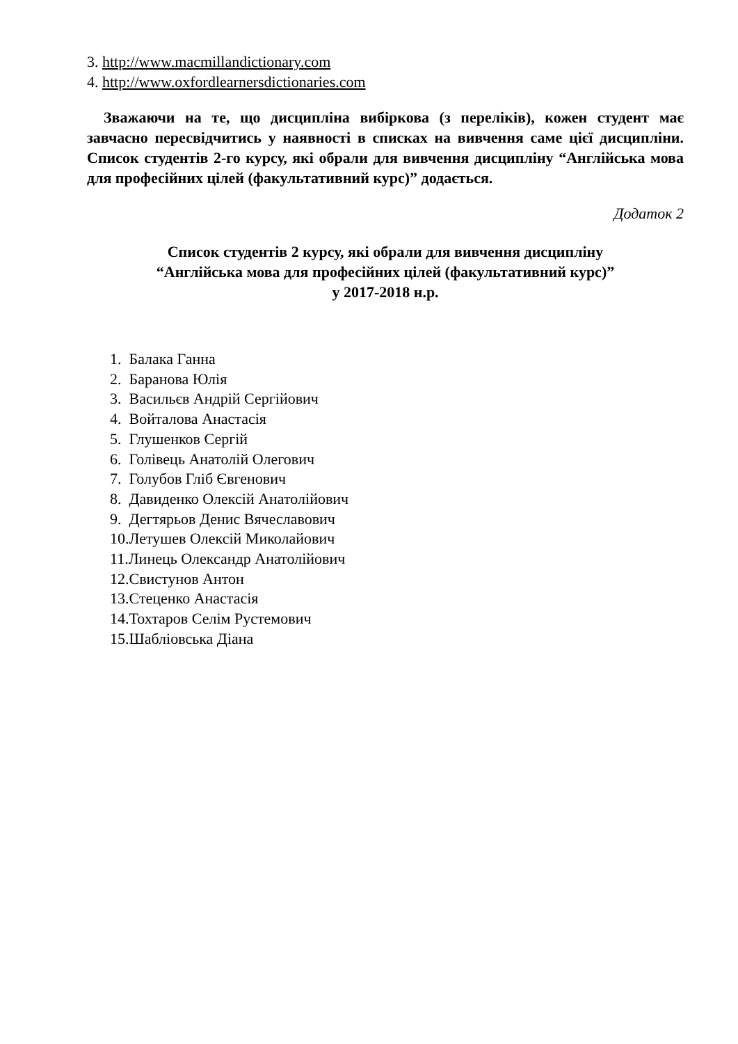3. http://www.macmillandictionary.com
4. http://www.oxfordlearnersdictionaries.com
Зважаючи на те, що дисципліна вибіркова (з переліків), кожен студент має завчасно пересвідчитись у наявності в списках на вивчення саме цієї дисципліни. Список студентів 2-го курсу, які обрали для вивчення дисципліну “Англійська мова для професійних цілей (факультативний курс)” додається.
Додаток 2
Список студентів 2 курсу, які обрали для вивчення дисципліну
“Англійська мова для професійних цілей (факультативний курс)”
у 2017-2018 н.р.
1. Балака Ганна
2. Баранова Юлія
3. Васильєв Андрій Сергійович
4. Войталова Анастасія
5. Глушенков Сергій
6. Голівець Анатолій Олегович
7. Голубов Гліб Євгенович
8. Давиденко Олексій Анатолійович
9. Дегтярьов Денис Вячеславович
10.Летушев Олексій Миколайович
11.Линець Олександр Анатолійович
12.Свистунов Антон
13.Стеценко Анастасія
14.Тохтаров Селім Рустемович
15.Шабліовська Діана